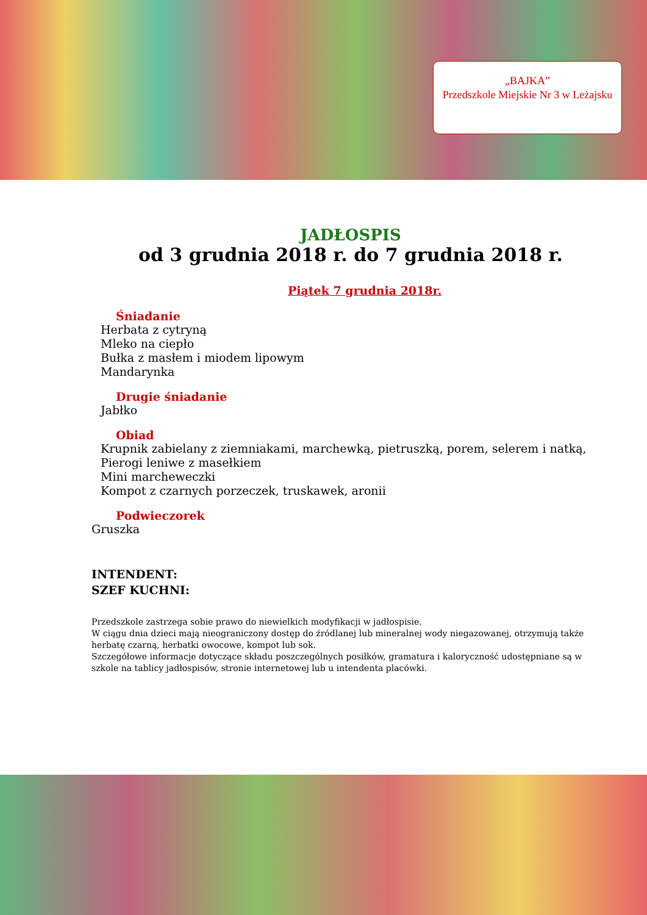„BAJKA”
Przedszkole Miejskie Nr 3 w Leżajsku
JADŁOSPIS
od 3 grudnia 2018 r. do 7 grudnia 2018 r.
Piątek 7 grudnia 2018r.
Śniadanie
Herbata z cytryną
Mleko na ciepło
Bułka z masłem i miodem lipowym
Mandarynka
Drugie śniadanie
Jabłko
Obiad
Krupnik zabielany z ziemniakami, marchewką, pietruszką, porem, selerem i natką,
Pierogi leniwe z masełkiem
Mini marcheweczki
Kompot z czarnych porzeczek, truskawek, aronii
Podwieczorek
Gruszka
INTENDENT:
SZEF KUCHNI:
Przedszkole zastrzega sobie prawo do niewielkich modyfikacji w jadłospisie.
W ciągu dnia dzieci mają nieograniczony dostęp do źródlanej lub mineralnej wody niegazowanej, otrzymują także herbatę czarną, herbatki owocowe, kompot lub sok.
Szczegółowe informacje dotyczące składu poszczególnych posiłków, gramatura i kaloryczność udostępniane są w szkole na tablicy jadłospisów, stronie internetowej lub u intendenta placówki.